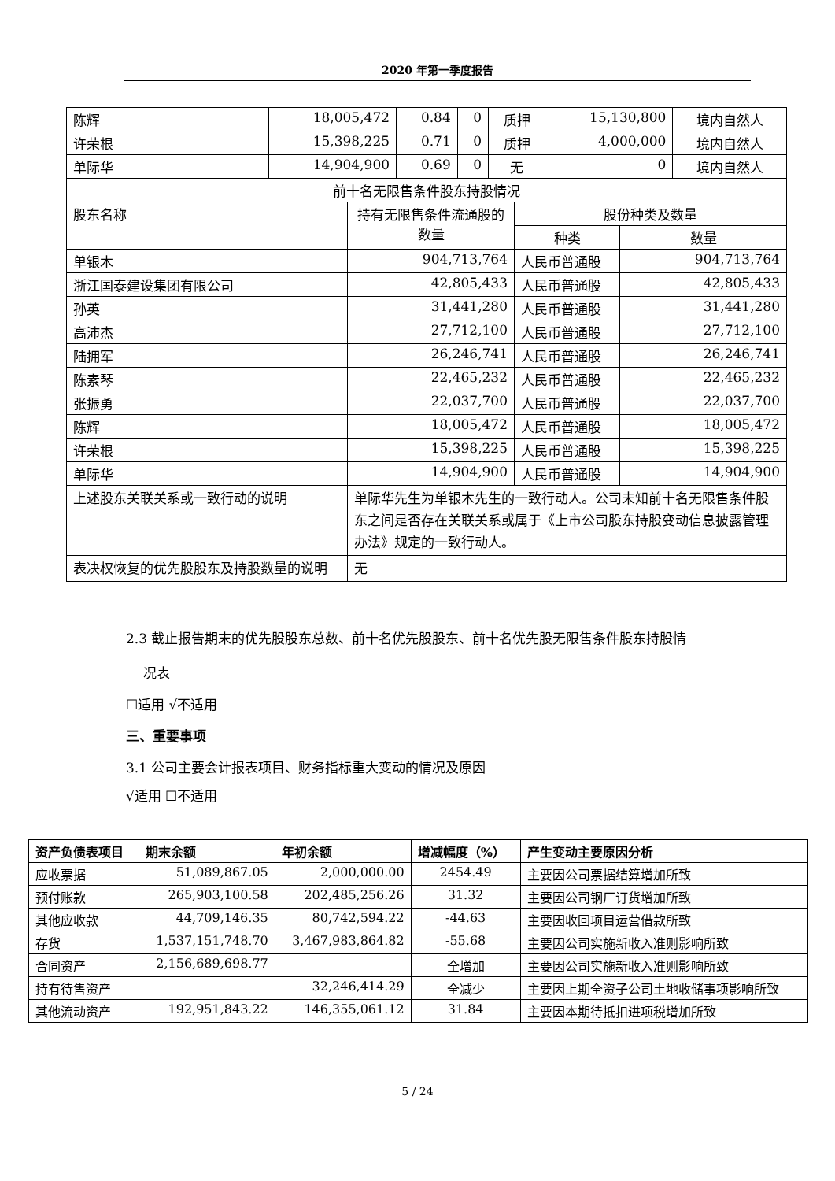2020 年第一季度报告
| 陈辉 | 18,005,472 | 0.84 | 0 | 质押 | 15,130,800 | 境内自然人 |
| 许荣根 | 15,398,225 | 0.71 | 0 | 质押 | 4,000,000 | 境内自然人 |
| 单际华 | 14,904,900 | 0.69 | 0 | 无 | 0 | 境内自然人 |
| 前十名无限售条件股东持股情况 | | | |
| 股东名称 | 持有无限售条件流通股的数量 | 股份种类及数量 | |
| | | 种类 | 数量 |
| 单银木 | 904,713,764 | 人民币普通股 | 904,713,764 |
| 浙江国泰建设集团有限公司 | 42,805,433 | 人民币普通股 | 42,805,433 |
| 孙英 | 31,441,280 | 人民币普通股 | 31,441,280 |
| 高沛杰 | 27,712,100 | 人民币普通股 | 27,712,100 |
| 陆拥军 | 26,246,741 | 人民币普通股 | 26,246,741 |
| 陈素琴 | 22,465,232 | 人民币普通股 | 22,465,232 |
| 张振勇 | 22,037,700 | 人民币普通股 | 22,037,700 |
| 陈辉 | 18,005,472 | 人民币普通股 | 18,005,472 |
| 许荣根 | 15,398,225 | 人民币普通股 | 15,398,225 |
| 单际华 | 14,904,900 | 人民币普通股 | 14,904,900 |
| 上述股东关联关系或一致行动的说明 | 单际华先生为单银木先生的一致行动人。公司未知前十名无限售条件股东之间是否存在关联关系或属于《上市公司股东持股变动信息披露管理办法》规定的一致行动人。 | | |
| 表决权恢复的优先股股东及持股数量的说明 | 无 | | |
2.3 截止报告期末的优先股股东总数、前十名优先股股东、前十名优先股无限售条件股东持股情
况表
☐适用 √不适用
三、重要事项
3.1 公司主要会计报表项目、财务指标重大变动的情况及原因
√适用 ☐不适用
| 资产负债表项目 | 期末余额 | 年初余额 | 增减幅度（%） | 产生变动主要原因分析 |
| --- | --- | --- | --- | --- |
| 应收票据 | 51,089,867.05 | 2,000,000.00 | 2454.49 | 主要因公司票据结算增加所致 |
| 预付账款 | 265,903,100.58 | 202,485,256.26 | 31.32 | 主要因公司钢厂订货增加所致 |
| 其他应收款 | 44,709,146.35 | 80,742,594.22 | -44.63 | 主要因收回项目运营借款所致 |
| 存货 | 1,537,151,748.70 | 3,467,983,864.82 | -55.68 | 主要因公司实施新收入准则影响所致 |
| 合同资产 | 2,156,689,698.77 | | 全增加 | 主要因公司实施新收入准则影响所致 |
| 持有待售资产 | | 32,246,414.29 | 全减少 | 主要因上期全资子公司土地收储事项影响所致 |
| 其他流动资产 | 192,951,843.22 | 146,355,061.12 | 31.84 | 主要因本期待抵扣进项税增加所致 |
5 / 24